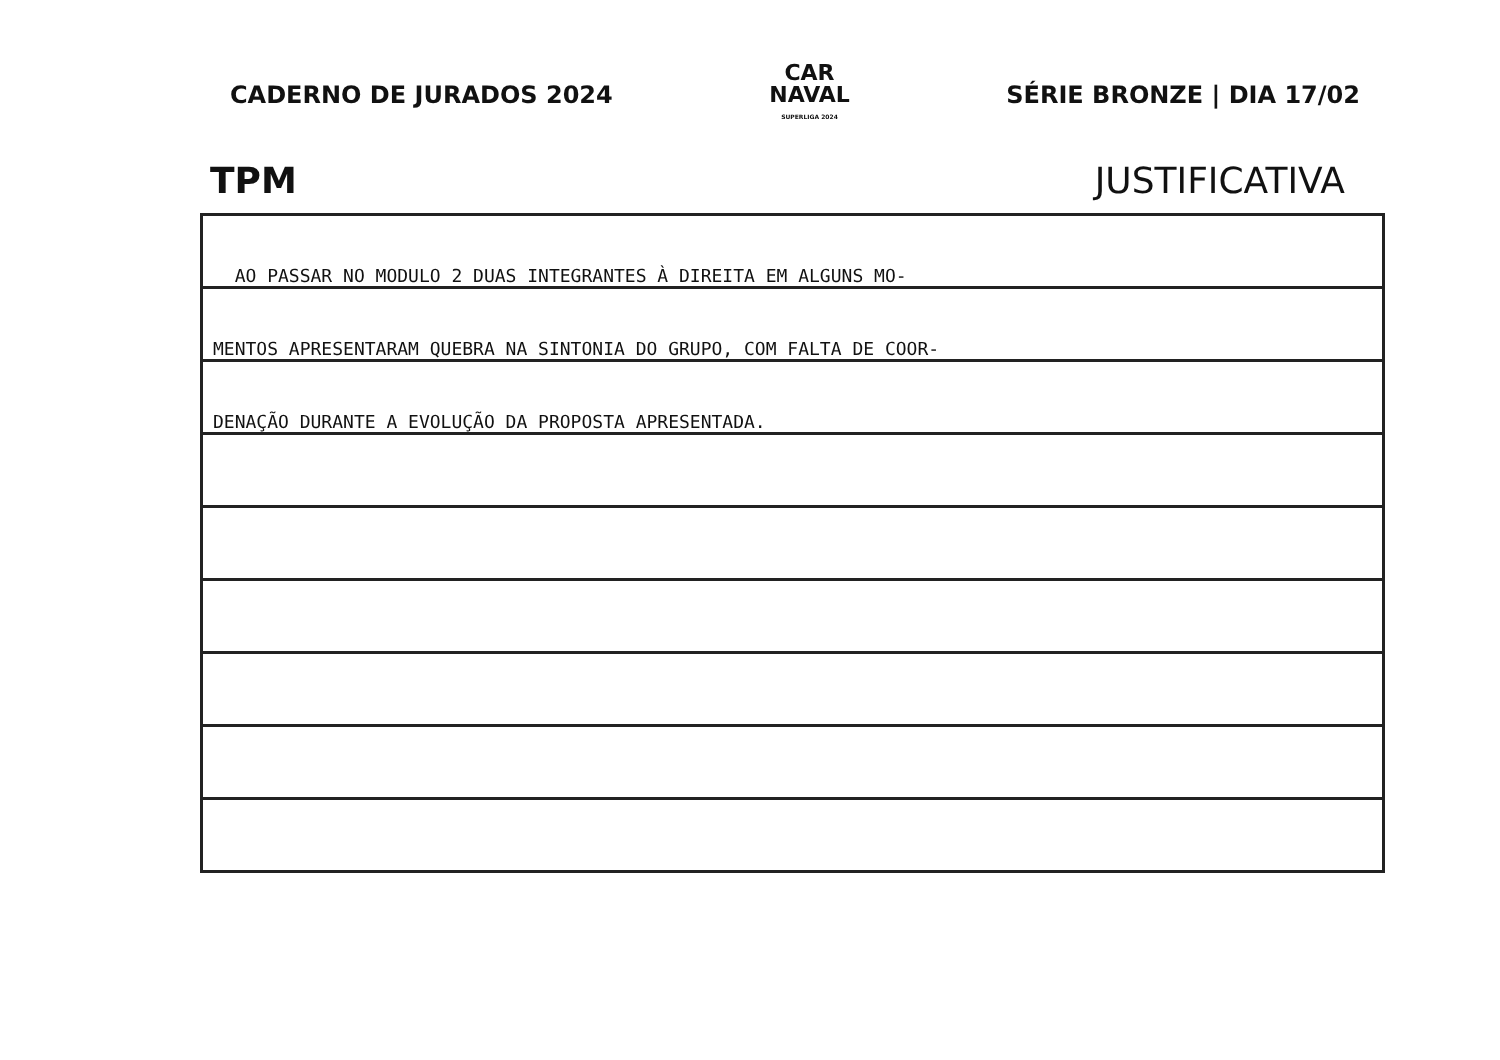CADERNO DE JURADOS 2024
CAR
NAVAL
SUPERLIGA 2024
SÉRIE BRONZE | DIA 17/02
TPM JUSTIFICATIVA
AO PASSAR NO MODULO 2 DUAS INTEGRANTES À DIREITA EM ALGUNS MO-
MENTOS APRESENTARAM QUEBRA NA SINTONIA DO GRUPO, COM FALTA DE COOR-
DENAÇÃO DURANTE A EVOLUÇÃO DA PROPOSTA APRESENTADA.